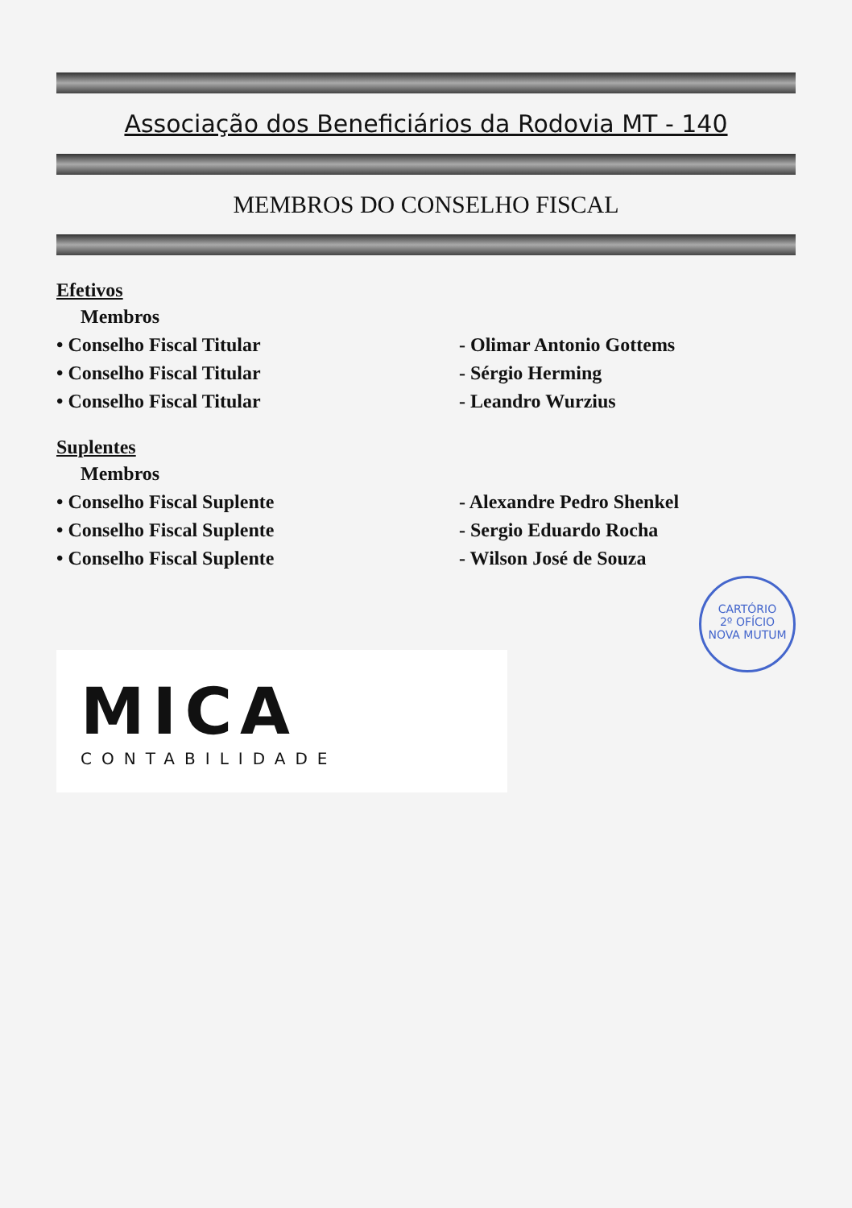Associação dos Beneficiários da Rodovia MT - 140
MEMBROS DO CONSELHO FISCAL
Efetivos
Membros
• Conselho Fiscal Titular - Olimar Antonio Gottems
• Conselho Fiscal Titular - Sérgio Herming
• Conselho Fiscal Titular - Leandro Wurzius
Suplentes
Membros
• Conselho Fiscal Suplente - Alexandre Pedro Shenkel
• Conselho Fiscal Suplente - Sergio Eduardo Rocha
• Conselho Fiscal Suplente - Wilson José de Souza
CARTÓRIO
2º OFÍCIO
NOVA MUTUM
MICA
CONTABILIDADE